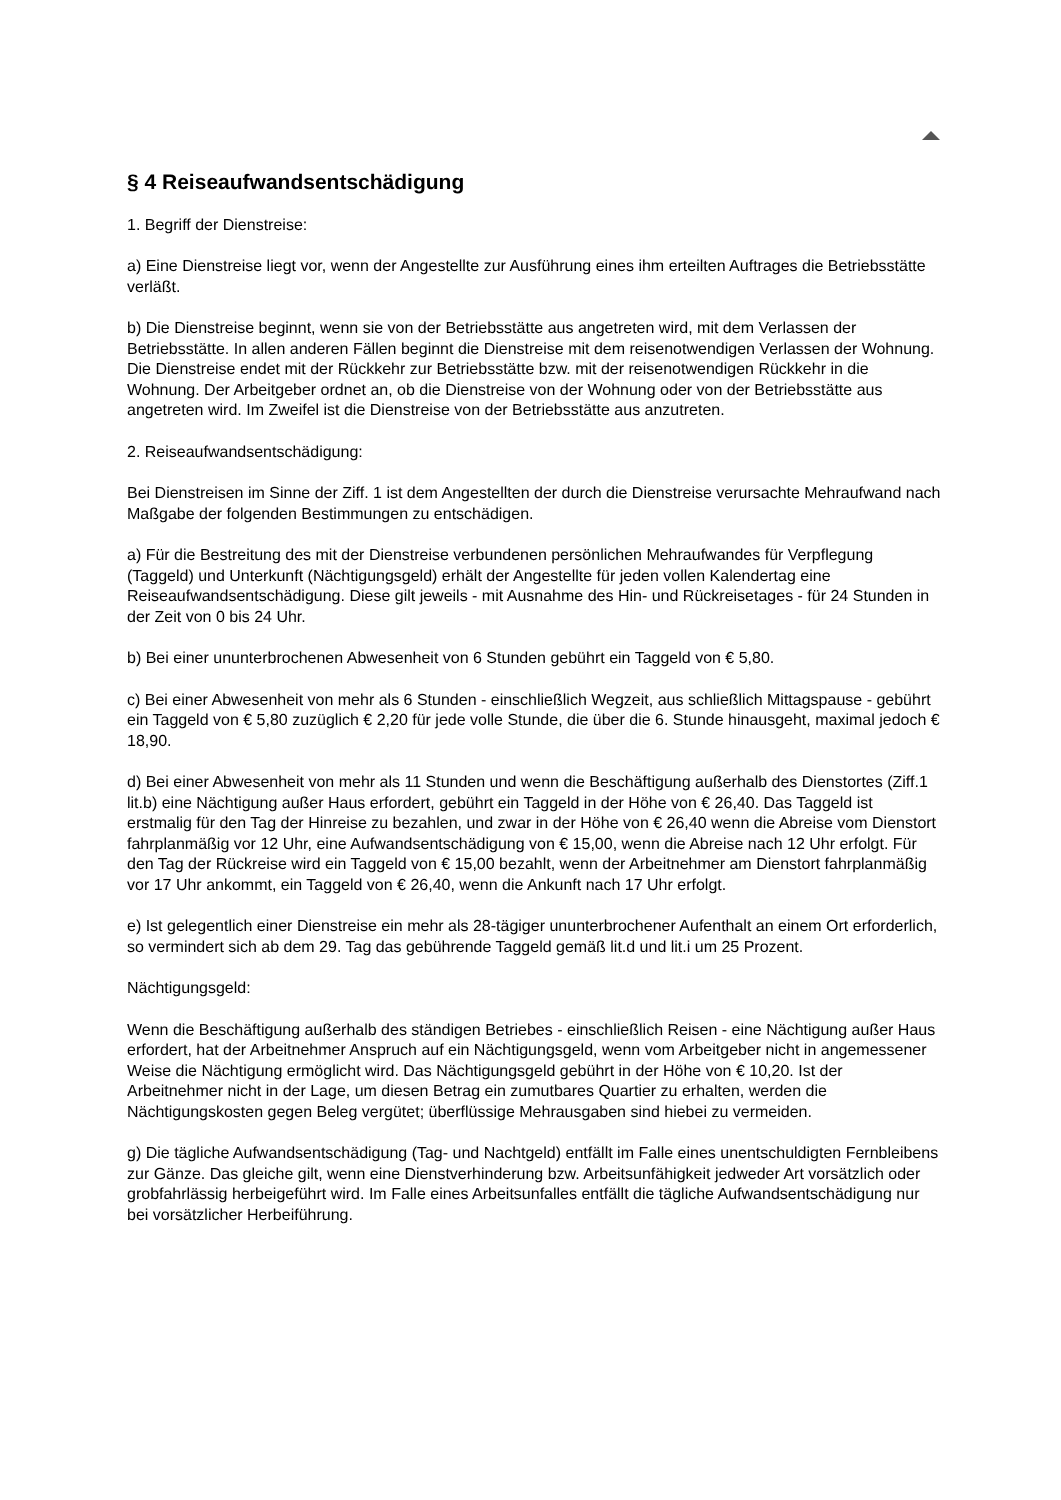§ 4 Reiseaufwandsentschädigung
1. Begriff der Dienstreise:
a) Eine Dienstreise liegt vor, wenn der Angestellte zur Ausführung eines ihm erteilten Auftrages die Betriebsstätte verläßt.
b) Die Dienstreise beginnt, wenn sie von der Betriebsstätte aus angetreten wird, mit dem Verlassen der Betriebsstätte. In allen anderen Fällen beginnt die Dienstreise mit dem reisenotwendigen Verlassen der Wohnung. Die Dienstreise endet mit der Rückkehr zur Betriebsstätte bzw. mit der reisenotwendigen Rückkehr in die Wohnung. Der Arbeitgeber ordnet an, ob die Dienstreise von der Wohnung oder von der Betriebsstätte aus angetreten wird. Im Zweifel ist die Dienstreise von der Betriebsstätte aus anzutreten.
2. Reiseaufwandsentschädigung:
Bei Dienstreisen im Sinne der Ziff. 1 ist dem Angestellten der durch die Dienstreise verursachte Mehraufwand nach Maßgabe der folgenden Bestimmungen zu entschädigen.
a) Für die Bestreitung des mit der Dienstreise verbundenen persönlichen Mehraufwandes für Verpflegung (Taggeld) und Unterkunft (Nächtigungsgeld) erhält der Angestellte für jeden vollen Kalendertag eine Reiseaufwandsentschädigung. Diese gilt jeweils - mit Ausnahme des Hin- und Rückreisetages - für 24 Stunden in der Zeit von 0 bis 24 Uhr.
b) Bei einer ununterbrochenen Abwesenheit von 6 Stunden gebührt ein Taggeld von € 5,80.
c) Bei einer Abwesenheit von mehr als 6 Stunden - einschließlich Wegzeit, aus schließlich Mittagspause - gebührt ein Taggeld von € 5,80 zuzüglich € 2,20 für jede volle Stunde, die über die 6. Stunde hinausgeht, maximal jedoch € 18,90.
d) Bei einer Abwesenheit von mehr als 11 Stunden und wenn die Beschäftigung außerhalb des Dienstortes (Ziff.1 lit.b) eine Nächtigung außer Haus erfordert, gebührt ein Taggeld in der Höhe von € 26,40. Das Taggeld ist erstmalig für den Tag der Hinreise zu bezahlen, und zwar in der Höhe von € 26,40 wenn die Abreise vom Dienstort fahrplanmäßig vor 12 Uhr, eine Aufwandsentschädigung von € 15,00, wenn die Abreise nach 12 Uhr erfolgt. Für den Tag der Rückreise wird ein Taggeld von € 15,00 bezahlt, wenn der Arbeitnehmer am Dienstort fahrplanmäßig vor 17 Uhr ankommt, ein Taggeld von € 26,40, wenn die Ankunft nach 17 Uhr erfolgt.
e) Ist gelegentlich einer Dienstreise ein mehr als 28-tägiger ununterbrochener Aufenthalt an einem Ort erforderlich, so vermindert sich ab dem 29. Tag das gebührende Taggeld gemäß lit.d und lit.i um 25 Prozent.
Nächtigungsgeld:
Wenn die Beschäftigung außerhalb des ständigen Betriebes - einschließlich Reisen - eine Nächtigung außer Haus erfordert, hat der Arbeitnehmer Anspruch auf ein Nächtigungsgeld, wenn vom Arbeitgeber nicht in angemessener Weise die Nächtigung ermöglicht wird. Das Nächtigungsgeld gebührt in der Höhe von € 10,20. Ist der Arbeitnehmer nicht in der Lage, um diesen Betrag ein zumutbares Quartier zu erhalten, werden die Nächtigungskosten gegen Beleg vergütet; überflüssige Mehrausgaben sind hiebei zu vermeiden.
g) Die tägliche Aufwandsentschädigung (Tag- und Nachtgeld) entfällt im Falle eines unentschuldigten Fernbleibens zur Gänze. Das gleiche gilt, wenn eine Dienstverhinderung bzw. Arbeitsunfähigkeit jedweder Art vorsätzlich oder grobfahrlässig herbeigeführt wird. Im Falle eines Arbeitsunfalles entfällt die tägliche Aufwandsentschädigung nur bei vorsätzlicher Herbeiführung.